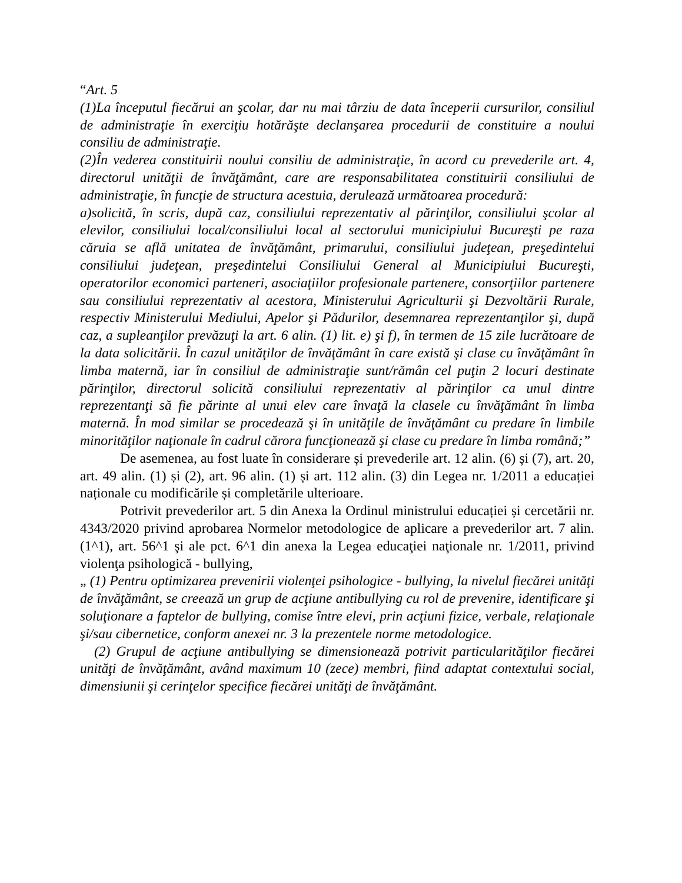“Art. 5
(1)La începutul fiecărui an şcolar, dar nu mai târziu de data începerii cursurilor, consiliul de administraţie în exerciţiu hotărăşte declanşarea procedurii de constituire a noului consiliu de administraţie.
(2)În vederea constituirii noului consiliu de administraţie, în acord cu prevederile art. 4, directorul unităţii de învăţământ, care are responsabilitatea constituirii consiliului de administraţie, în funcţie de structura acestuia, derulează următoarea procedură:
a)solicită, în scris, după caz, consiliului reprezentativ al părinţilor, consiliului şcolar al elevilor, consiliului local/consiliului local al sectorului municipiului Bucureşti pe raza căruia se află unitatea de învăţământ, primarului, consiliului judeţean, preşedintelui consiliului judeţean, preşedintelui Consiliului General al Municipiului Bucureşti, operatorilor economici parteneri, asociaţiilor profesionale partenere, consorţiilor partenere sau consiliului reprezentativ al acestora, Ministerului Agriculturii şi Dezvoltării Rurale, respectiv Ministerului Mediului, Apelor şi Pădurilor, desemnarea reprezentanţilor şi, după caz, a supleanţilor prevăzuţi la art. 6 alin. (1) lit. e) şi f), în termen de 15 zile lucrătoare de la data solicitării. În cazul unităţilor de învăţământ în care există şi clase cu învăţământ în limba maternă, iar în consiliul de administraţie sunt/rămân cel puţin 2 locuri destinate părinţilor, directorul solicită consiliului reprezentativ al părinţilor ca unul dintre reprezentanţi să fie părinte al unui elev care învaţă la clasele cu învăţământ în limba maternă. În mod similar se procedează şi în unităţile de învăţământ cu predare în limbile minorităţilor naţionale în cadrul cărora funcţionează şi clase cu predare în limba română;”
De asemenea, au fost luate în considerare și prevederile art. 12 alin. (6) și (7), art. 20, art. 49 alin. (1) și (2), art. 96 alin. (1) și art. 112 alin. (3) din Legea nr. 1/2011 a educației naționale cu modificările și completările ulterioare.
Potrivit prevederilor art. 5 din Anexa la Ordinul ministrului educației și cercetării nr. 4343/2020 privind aprobarea Normelor metodologice de aplicare a prevederilor art. 7 alin. (1^1), art. 56^1 şi ale pct. 6^1 din anexa la Legea educaţiei naţionale nr. 1/2011, privind violenţa psihologică - bullying,
„ (1) Pentru optimizarea prevenirii violenţei psihologice - bullying, la nivelul fiecărei unităţi de învăţământ, se creează un grup de acţiune antibullying cu rol de prevenire, identificare şi soluţionare a faptelor de bullying, comise între elevi, prin acţiuni fizice, verbale, relaţionale şi/sau cibernetice, conform anexei nr. 3 la prezentele norme metodologice.
(2) Grupul de acţiune antibullying se dimensionează potrivit particularităţilor fiecărei unităţi de învăţământ, având maximum 10 (zece) membri, fiind adaptat contextului social, dimensiunii şi cerinţelor specifice fiecărei unităţi de învăţământ.